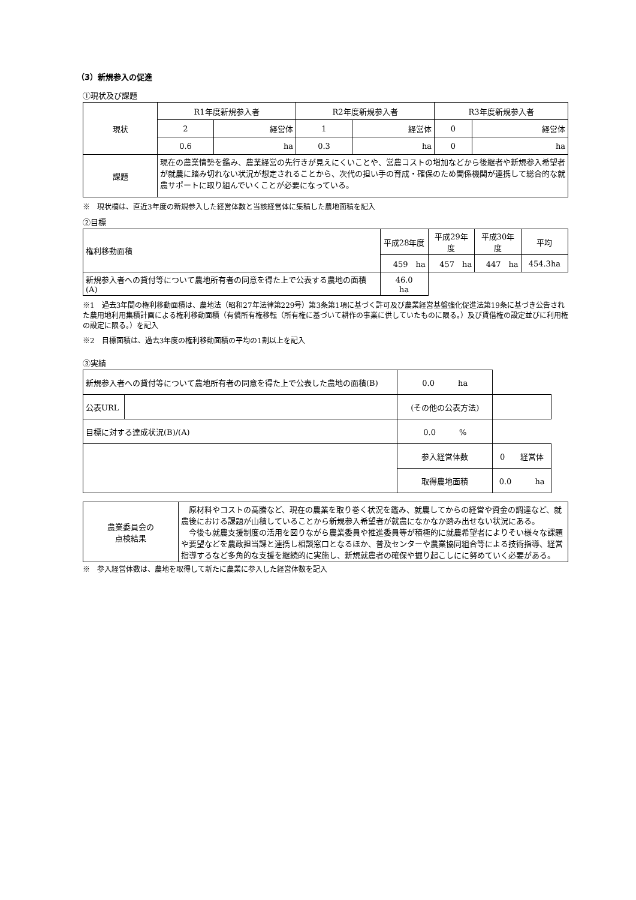（3）新規参入の促進
①現状及び課題
| 現状 | R1年度新規参入者 | | R2年度新規参入者 | | R3年度新規参入者 | |
| | 2 | 経営体 | 1 | 経営体 | 0 | 経営体 |
| | 0.6 | ha | 0.3 | ha | 0 | ha |
| 課題 | 現在の農業情勢を鑑み、農業経営の先行きが見えにくいことや、営農コストの増加などから後継者や新規参入希望者が就農に踏み切れない状況が想定されることから、次代の担い手の育成・確保のため関係機関が連携して総合的な就農サポートに取り組んでいくことが必要になっている。 | | | | | |
※　現状欄は、直近3年度の新規参入した経営体数と当該経営体に集積した農地面積を記入
②目標
| 権利移動面積 | | 平成28年度 | 平成29年度 | 平成30年度 | 平均 |
| | | 459 ha | 457 ha | 447 ha | 454.3 ha |
| 新規参入者への貸付等について農地所有者の同意を得た上で公表する農地の面積(A) | 46.0 ha | | | | |
※1　過去3年間の権利移動面積は、農地法（昭和27年法律第229号）第3条第1項に基づく許可及び農業経営基盤強化促進法第19条に基づき公告された農用地利用集積計画による権利移動面積（有償所有権移転（所有権に基づいて耕作の事業に供していたものに限る。）及び賃借権の設定並びに利用権の設定に限る。）を記入
※2　目標面積は、過去3年度の権利移動面積の平均の1割以上を記入
③実績
| 新規参入者への貸付等について農地所有者の同意を得た上で公表した農地の面積(B) | | 0.0 ha | |
| 公表URL | | (その他の公表方法) | |
| 目標に対する達成状況(B)/(A) | | 0.0 % | |
| | | 参入経営体数 | 0 経営体 |
| | | 取得農地面積 | 0.0 ha |
| 農業委員会の 点検結果 | 原材料やコストの高騰など、現在の農業を取り巻く状況を鑑み、就農してからの経営や資金の調達など、就農後における課題が山積していることから新規参入希望者が就農になかなか踏み出せない状況にある。 今後も就農支援制度の活用を図りながら農業委員や推進委員等が積極的に就農希望者によりそい様々な課題や要望などを農政担当課と連携し相談窓口となるほか、普及センターや農業協同組合等による技術指導、経営指導するなど多角的な支援を継続的に実施し、新規就農者の確保や掘り起こしにに努めていく必要がある。 |
※　参入経営体数は、農地を取得して新たに農業に参入した経営体数を記入